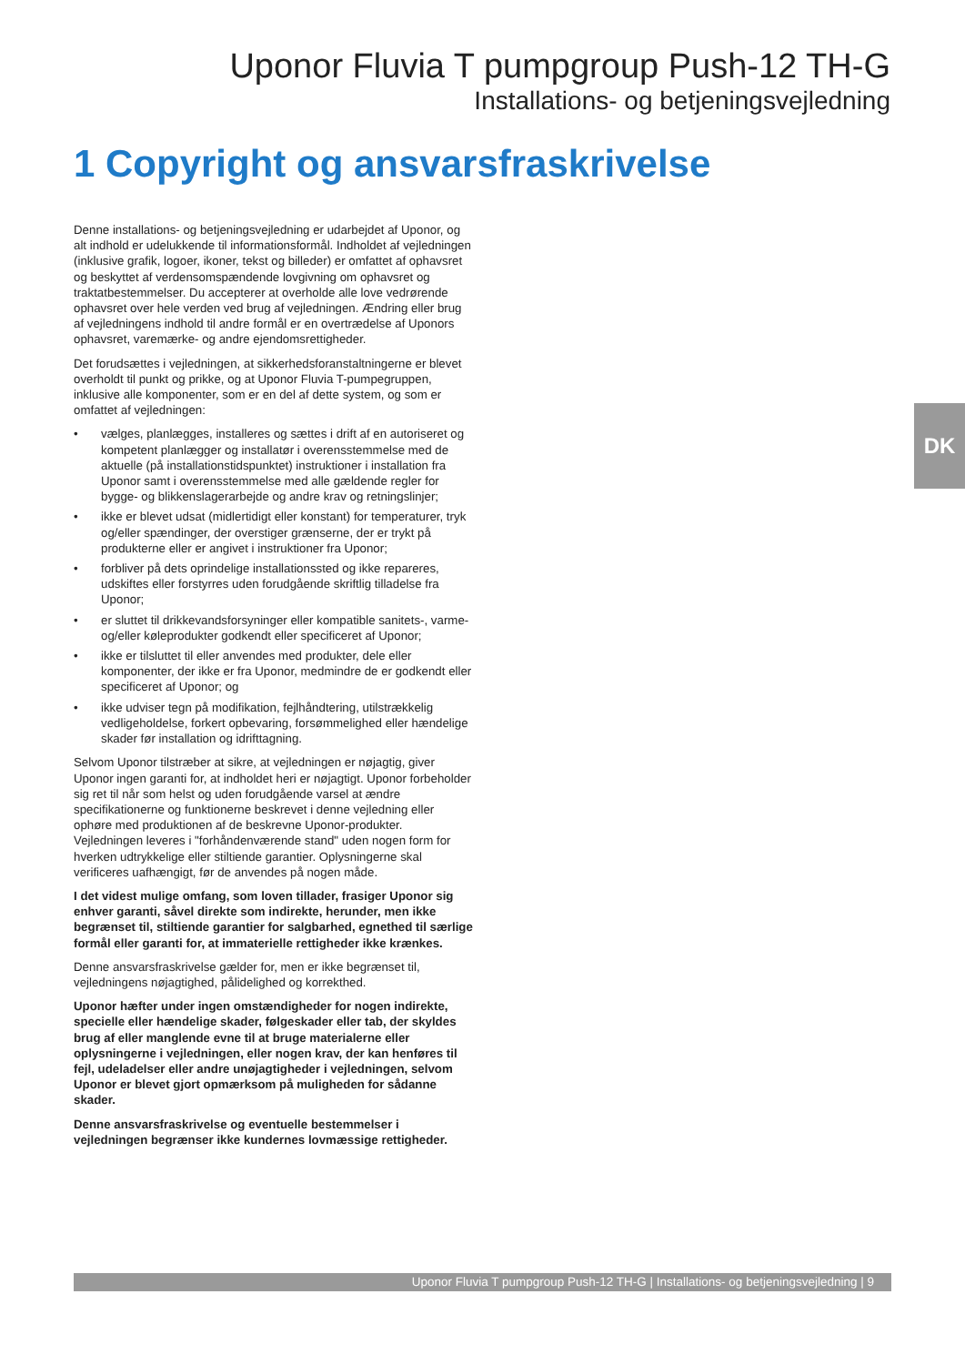Uponor Fluvia T pumpgroup Push-12 TH-G
Installations- og betjeningsvejledning
1 Copyright og ansvarsfraskrivelse
Denne installations- og betjeningsvejledning er udarbejdet af Uponor, og alt indhold er udelukkende til informationsformål. Indholdet af vejledningen (inklusive grafik, logoer, ikoner, tekst og billeder) er omfattet af ophavsret og beskyttet af verdensomspændende lovgivning om ophavsret og traktatbestemmelser. Du accepterer at overholde alle love vedrørende ophavsret over hele verden ved brug af vejledningen. Ændring eller brug af vejledningens indhold til andre formål er en overtrædelse af Uponors ophavsret, varemærke- og andre ejendomsrettigheder.
Det forudsættes i vejledningen, at sikkerhedsforanstaltningerne er blevet overholdt til punkt og prikke, og at Uponor Fluvia T-pumpegruppen, inklusive alle komponenter, som er en del af dette system, og som er omfattet af vejledningen:
• vælges, planlægges, installeres og sættes i drift af en autoriseret og kompetent planlægger og installatør i overensstemmelse med de aktuelle (på installationstidspunktet) instruktioner i installation fra Uponor samt i overensstemmelse med alle gældende regler for bygge- og blikkenslagerarbejde og andre krav og retningslinjer;
• ikke er blevet udsat (midlertidigt eller konstant) for temperaturer, tryk og/eller spændinger, der overstiger grænserne, der er trykt på produkterne eller er angivet i instruktioner fra Uponor;
• forbliver på dets oprindelige installationssted og ikke repareres, udskiftes eller forstyrres uden forudgående skriftlig tilladelse fra Uponor;
• er sluttet til drikkevandsforsyninger eller kompatible sanitets-, varme- og/eller køleprodukter godkendt eller specificeret af Uponor;
• ikke er tilsluttet til eller anvendes med produkter, dele eller komponenter, der ikke er fra Uponor, medmindre de er godkendt eller specificeret af Uponor; og
• ikke udviser tegn på modifikation, fejlhåndtering, utilstrækkelig vedligeholdelse, forkert opbevaring, forsømmelighed eller hændelige skader før installation og idrifttagning.
Selvom Uponor tilstræber at sikre, at vejledningen er nøjagtig, giver Uponor ingen garanti for, at indholdet heri er nøjagtigt. Uponor forbeholder sig ret til når som helst og uden forudgående varsel at ændre specifikationerne og funktionerne beskrevet i denne vejledning eller ophøre med produktionen af de beskrevne Uponor-produkter. Vejledningen leveres i "forhåndenværende stand" uden nogen form for hverken udtrykkelige eller stiltiende garantier. Oplysningerne skal verificeres uafhængigt, før de anvendes på nogen måde.
I det videst mulige omfang, som loven tillader, frasiger Uponor sig enhver garanti, såvel direkte som indirekte, herunder, men ikke begrænset til, stiltiende garantier for salgbarhed, egnethed til særlige formål eller garanti for, at immaterielle rettigheder ikke krænkes.
Denne ansvarsfraskrivelse gælder for, men er ikke begrænset til, vejledningens nøjagtighed, pålidelighed og korrekthed.
Uponor hæfter under ingen omstændigheder for nogen indirekte, specielle eller hændelige skader, følgeskader eller tab, der skyldes brug af eller manglende evne til at bruge materialerne eller oplysningerne i vejledningen, eller nogen krav, der kan henføres til fejl, udeladelser eller andre unøjagtigheder i vejledningen, selvom Uponor er blevet gjort opmærksom på muligheden for sådanne skader.
Denne ansvarsfraskrivelse og eventuelle bestemmelser i vejledningen begrænser ikke kundernes lovmæssige rettigheder.
DK
Uponor Fluvia T pumpgroup Push-12 TH-G | Installations- og betjeningsvejledning | 9